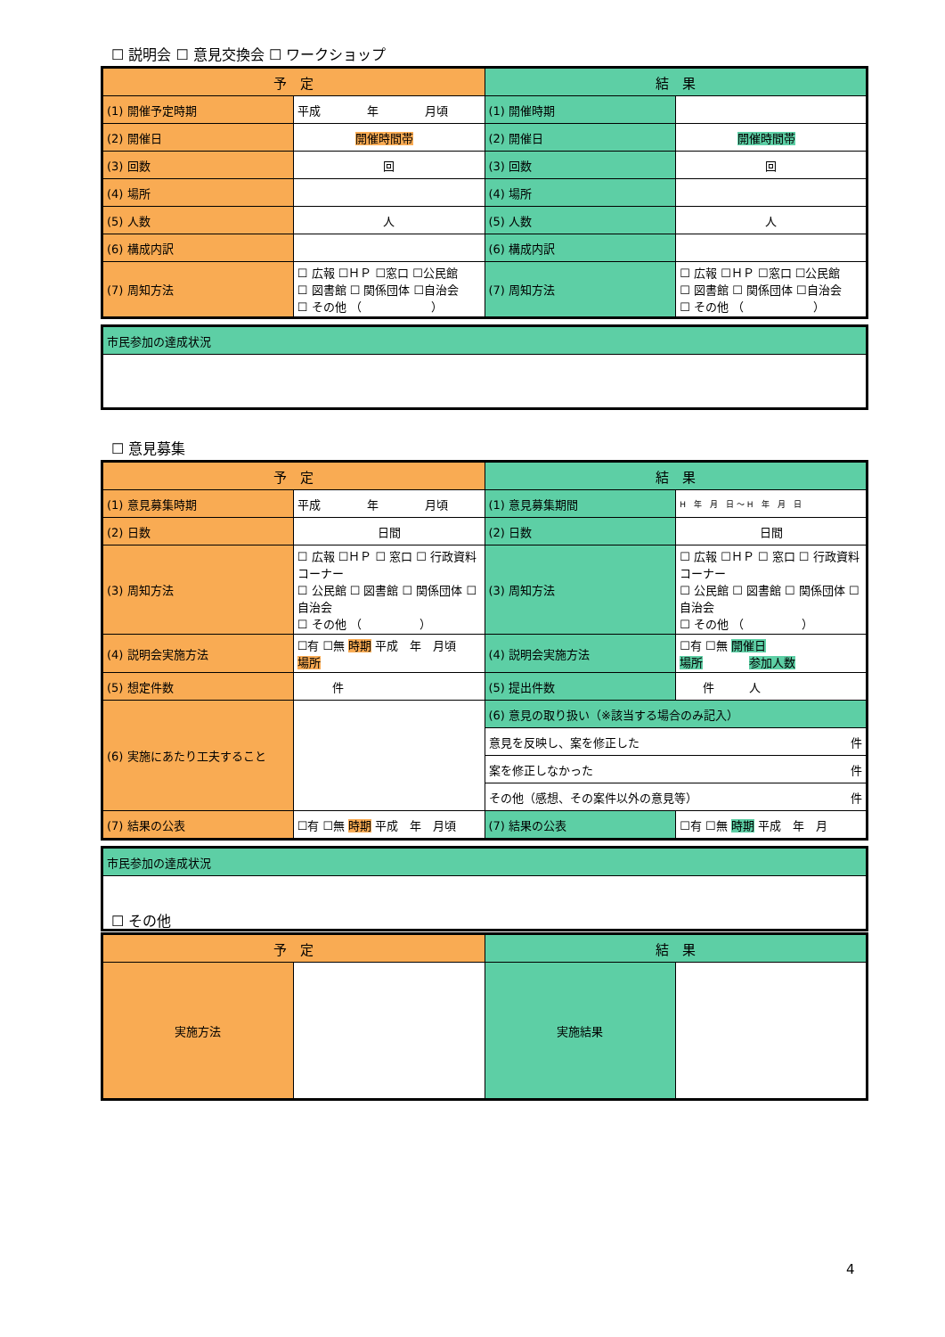☐ 説明会 ☐ 意見交換会 ☐ ワークショップ
| 予 定 | | 結 果 | |
| --- | --- | --- | --- |
| (1) 開催予定時期 | 平成 年 月頃 | (1) 開催時期 | |
| (2) 開催日 | 開催時間帯 | (2) 開催日 | 開催時間帯 |
| (3) 回数 | 回 | (3) 回数 | 回 |
| (4) 場所 | | (4) 場所 | |
| (5) 人数 | 人 | (5) 人数 | 人 |
| (6) 構成内訳 | | (6) 構成内訳 | |
| (7) 周知方法 | ☐ 広報 ☐ＨＰ ☐窓口 ☐公民館 ☐ 図書館 ☐ 関係団体 ☐自治会 ☐ その他 （ ） | (7) 周知方法 | ☐ 広報 ☐ＨＰ ☐窓口 ☐公民館 ☐ 図書館 ☐ 関係団体 ☐自治会 ☐ その他 （ ） |
| 市民参加の達成状況 |
☐ 意見募集
| 予 定 | | 結 果 | |
| --- | --- | --- | --- |
| (1) 意見募集時期 | 平成 年 月頃 | (1) 意見募集期間 | H 年 月 日 〜 H 年 月 日 |
| (2) 日数 | 日間 | (2) 日数 | 日間 |
| (3) 周知方法 | ☐ 広報 ☐ＨＰ ☐ 窓口 ☐ 行政資料コーナー ☐ 公民館 ☐ 図書館 ☐ 関係団体 ☐ 自治会 ☐ その他 （ ） | (3) 周知方法 | ☐ 広報 ☐ＨＰ ☐ 窓口 ☐ 行政資料コーナー ☐ 公民館 ☐ 図書館 ☐ 関係団体 ☐ 自治会 ☐ その他 （ ） |
| (4) 説明会実施方法 | ☐有 ☐無 時期 平成 年 月頃 場所 | (4) 説明会実施方法 | ☐有 ☐無 開催日 場所 参加人数 |
| (5) 想定件数 | 件 | (5) 提出件数 | 件 人 |
| (6) 実施にあたり工夫すること | | (6) 意見の取り扱い（※該当する場合のみ記入） | |
| | | 意見を反映し、案を修正した 件 | |
| | | 案を修正しなかった 件 | |
| | | その他（感想、その案件以外の意見等） 件 | |
| (7) 結果の公表 | ☐有 ☐無 時期 平成 年 月頃 | (7) 結果の公表 | ☐有 ☐無 時期 平成 年 月 |
| 市民参加の達成状況 |
☐ その他
| 予 定 | | 結 果 | |
| --- | --- | --- | --- |
| 実施方法 | | 実施結果 | |
4